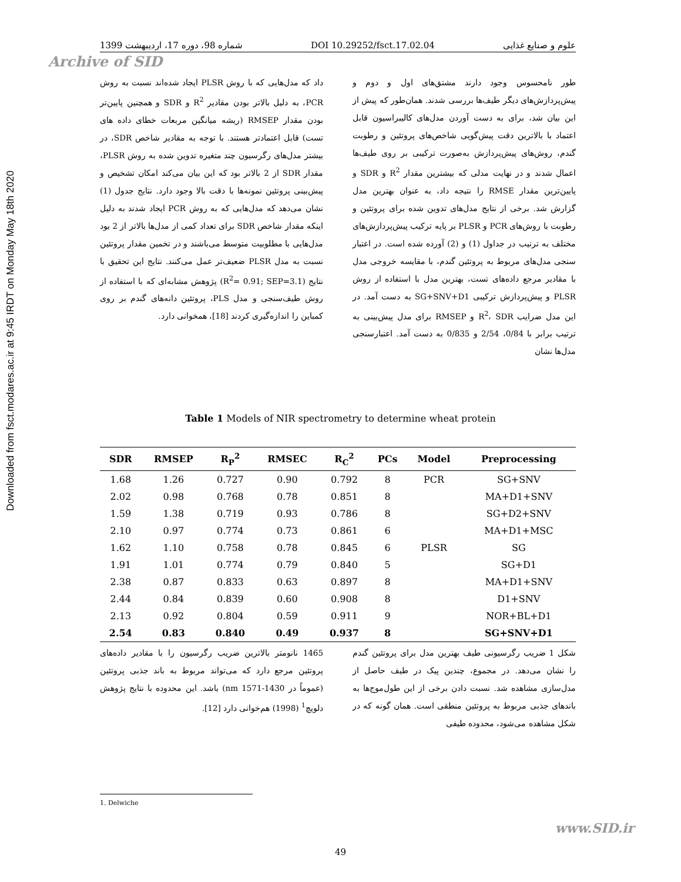Downloaded from fsct.modares.ac.ir at 9:45 IRDT on Monday May 18th 2020
علوم و صنایع غذایی DOI 10.29252/fsct.17.02.04 شماره 98، دوره 17، اردیبهشت 1399
Archive of SID
طور نامحسوس وجود دارند مشتق‌های اول و دوم و پیش‌پردازش‌های دیگر طیف‌ها بررسی شدند. همان‌طور که پیش از این بیان شد، برای به دست آوردن مدل‌های کالیبراسیون قابل اعتماد با بالاترین دقت پیش‌گویی شاخص‌های پروتئین و رطوبت گندم، روش‌های پیش‌پردازش به‌صورت ترکیبی بر روی طیف‌ها اعمال شدند و در نهایت مدلی که بیشترین مقدار R<sup>2</sup> و SDR و پایین‌ترین مقدار RMSE را نتیجه داد، به عنوان بهترین مدل گزارش شد. برخی از نتایج مدل‌های تدوین شده برای پروتئین و رطوبت با روش‌های PCR و PLSR بر پایه ترکیب پیش‌پردازش‌های مختلف به ترتیب در جداول (1) و (2) آورده شده است. در اعتبار سنجی مدل‌های مربوط به پروتئین گندم، با مقایسه خروجی مدل با مقادیر مرجع داده‌های تست، بهترین مدل با استفاده از روش PLSR و پیش‌پردازش ترکیبی SG+SNV+D1 به دست آمد. در این مدل ضرایب R<sup>2</sup>، SDR و RMSEP برای مدل پیش‌بینی به ترتیب برابر با 0/84، 2/54 و 0/835 به دست آمد. اعتبارسنجی مدل‌ها نشان
داد که مدل‌هایی که با روش PLSR ایجاد شده‌اند نسبت به روش PCR، به دلیل بالاتر بودن مقادیر R<sup>2</sup> و SDR و همچنین پایین‌تر بودن مقدار RMSEP (ریشه میانگین مربعات خطای داده های تست) قابل اعتمادتر هستند. با توجه به مقادیر شاخص SDR، در بیشتر مدل‌های رگرسیون چند متغیره تدوین شده به روش PLSR، مقدار SDR از 2 بالاتر بود که این بیان می‌کند امکان تشخیص و پیش‌بینی پروتئین نمونه‌ها با دقت بالا وجود دارد. نتایج جدول (1) نشان می‌دهد که مدل‌هایی که به روش PCR ایجاد شدند به دلیل اینکه مقدار شاخص SDR برای تعداد کمی از مدل‌ها بالاتر از 2 بود مدل‌هایی با مطلوبیت متوسط می‌باشند و در تخمین مقدار پروتئین نسبت به مدل PLSR ضعیف‌تر عمل می‌کنند. نتایج این تحقیق با نتایج (R<sup>2</sup>= 0.91; SEP=3.1) پژوهش مشابه‌ای که با استفاده از روش طیف‌سنجی و مدل PLS، پروتئین دانه‌های گندم بر روی کمباین را اندازه‌گیری کردند [18]، همخوانی دارد.
Table 1 Models of NIR spectrometry to determine wheat protein
| SDR | RMSEP | R<sub>P</sub><sup>2</sup> | RMSEC | R<sub>C</sub><sup>2</sup> | PCs | Model | Preprocessing |
| --- | --- | --- | --- | --- | --- | --- | --- |
| 1.68 | 1.26 | 0.727 | 0.90 | 0.792 | 8 | PCR | SG+SNV |
| 2.02 | 0.98 | 0.768 | 0.78 | 0.851 | 8 | | MA+D1+SNV |
| 1.59 | 1.38 | 0.719 | 0.93 | 0.786 | 8 | | SG+D2+SNV |
| 2.10 | 0.97 | 0.774 | 0.73 | 0.861 | 6 | | MA+D1+MSC |
| 1.62 | 1.10 | 0.758 | 0.78 | 0.845 | 6 | PLSR | SG |
| 1.91 | 1.01 | 0.774 | 0.79 | 0.840 | 5 | | SG+D1 |
| 2.38 | 0.87 | 0.833 | 0.63 | 0.897 | 8 | | MA+D1+SNV |
| 2.44 | 0.84 | 0.839 | 0.60 | 0.908 | 8 | | D1+SNV |
| 2.13 | 0.92 | 0.804 | 0.59 | 0.911 | 9 | | NOR+BL+D1 |
| 2.54 | 0.83 | 0.840 | 0.49 | 0.937 | 8 | | SG+SNV+D1 |
شکل 1 ضریب رگرسیونی طیف بهترین مدل برای پروتئین گندم را نشان می‌دهد. در مجموع، چندین پیک در طیف حاصل از مدل‌سازی مشاهده شد. نسبت دادن برخی از این طول‌موج‌ها به باندهای جذبی مربوط به پروتئین منطقی است. همان گونه که در شکل مشاهده می‌شود، محدوده طیفی
1465 نانومتر بالاترین ضریب رگرسیون را با مقادیر داده‌های پروتئین مرجع دارد که می‌تواند مربوط به باند جذبی پروتئین (عموماً در nm 1571-1430) باشد. این محدوده با نتایج پژوهش دلویچ<sup>1</sup> (1998) هم‌خوانی دارد [12].
1. Delwiche
www.SID.ir
49